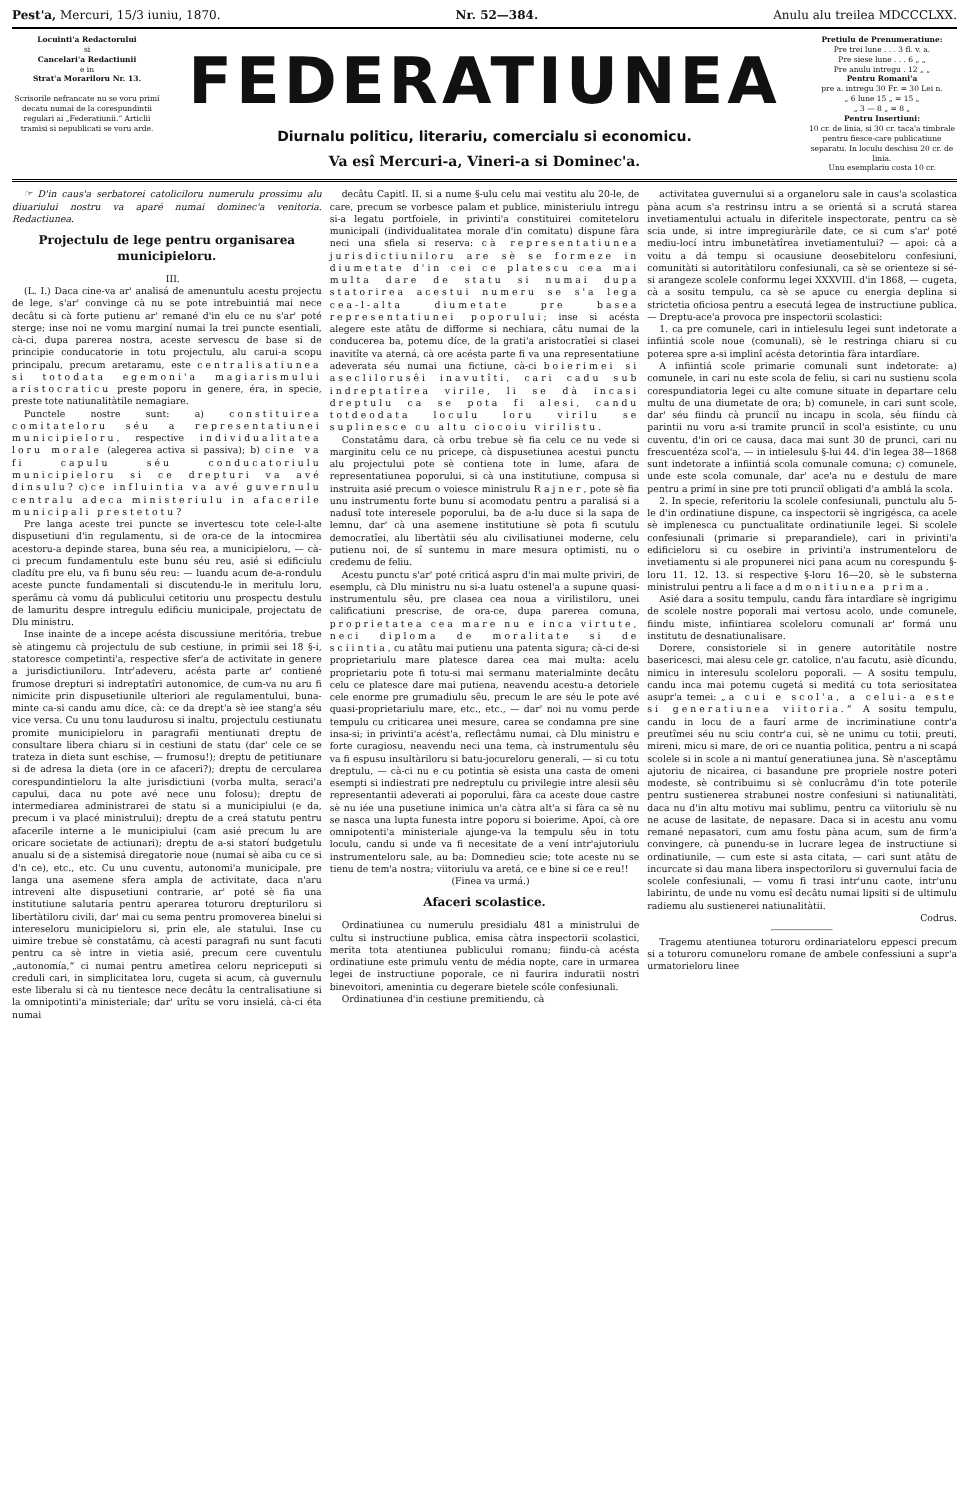Pest'a, Mercuri, 15/3 iuniu, 1870. Nr. 52—384. Anulu alu treilea MDCCCLXX.
Locuinti'a Redactorului
si
Cancelari'a Redactiunii
e in
Strat'a Morariloru Nr. 13.
Scrisorile nefrancate nu se voru primí decatu numai de la corespundintii regulari ai „Federatiunii.“ Articlii tramisi si nepublicati se voru arde.
FEDERATIUNEA
Diurnalu politicu, literariu, comercialu si economicu.
Va esî Mercuri-a, Vineri-a si Dominec'a.
Pretiulu de Prenumeratiune:
Pre trei lune . . . 3 fl. v. a.
Pre siese lune . . . 6 „ „
Pre anulu intregu . 12 „ „
Pentru Romani'a
pre a. intregu 30 Fr. = 30 Lei n.
„ 6 lune 15 „ = 15 „
„ 3 — 8 „ = 8 „
Pentru Insertiuni:
10 cr. de linia, si 30 cr. taca'a timbrale pentru fiesce-care publicatiune separatu. In loculu deschisu 20 cr. de linia.
Unu esemplariu costa 10 cr.
☞ D'in caus'a serbatorei catoliciloru numerulu prossimu alu diuariului nostru va aparé numai dominec'a venitoria. Redactiunea.
Projectulu de lege pentru organisarea municipieloru.
III.
(L. I.) Daca cine-va ar' analisá de amenuntulu acestu projectu de lege, s'ar' convinge cà nu se pote intrebuintiá mai nece decâtu si cà forte putienu ar' remané d'in elu ce nu s'ar' poté sterge; inse noi ne vomu marginí numai la trei puncte esentiali, cà-ci, dupa parerea nostra, aceste servescu de base si de principie conducatorie in totu projectulu, alu carui-a scopu principalu, precum aretaramu, este centralisatiunea si totodata egemoni'a magiarismului aristocraticu preste poporu in genere, éra, in specie, preste tote natiunalitàtile nemagiare.
Punctele nostre sunt: a) constituirea comitateloru séu a representatiunei municipieloru, respective individualitatea loru morale (alegerea activa si passiva); b) cine va fi capulu séu conducatoriulu municipieloru si ce drepturi va avé dinsulu? c) ce influintia va avé guvernulu centralu adeca ministeriulu in afacerile municipali prestetotu?
Pre langa aceste trei puncte se invertescu tote cele-l-alte dispusetiuni d'in regulamentu, si de ora-ce de la intocmirea acestoru-a depinde starea, buna séu rea, a municipieloru, — cà-ci precum fundamentulu este bunu séu reu, asié si edificiulu cladítu pre elu, va fi bunu séu reu: — luandu acum de-a-rondulu aceste puncte fundamentali si discutendu-le in meritulu loru, sperâmu cà vomu dá publicului cetitoriu unu prospectu destulu de lamuritu despre intregulu edificiu municipale, projectatu de Dlu ministru.
Inse inainte de a incepe acésta discussiune meritória, trebue sè atingemu cà projectulu de sub cestiune, in primii sei 18 §-i, statoresce competinti'a, respective sfer'a de activitate in genere a jurisdictiuniloru. Intr'adeveru, acésta parte ar' contiené frumose drepturi si indreptatîri autonomice, de cum-va nu aru fi nimicite prin dispusetiunile ulteriori ale regulamentului, buna-minte ca-si candu amu díce, cà: ce da drept'a sè iee stang'a séu vice versa. Cu unu tonu laudurosu si inaltu, projectulu cestiunatu promite municipieloru in paragrafii mentiunati dreptu de consultare libera chiaru si in cestiuni de statu (dar' cele ce se trateza in dieta sunt eschise, — frumosu!); dreptu de petitiunare si de adresa la dieta (ore in ce afaceri?); dreptu de cercularea corespundintieloru la alte jurisdictiuni (vorba multa, seraci'a capului, daca nu pote avé nece unu folosu); dreptu de intermediarea administrarei de statu si a municipiului (e da, precum i va placé ministrului); dreptu de a creá statutu pentru afacerile interne a le municipiului (cam asié precum lu are oricare societate de actiunari); dreptu de a-si statorí budgetulu anualu si de a sistemisá diregatorie noue (numai sè aiba cu ce si d'n ce), etc., etc. Cu unu cuventu, autonomi'a municipale, pre langa una asemene sfera ampla de activitate, daca n'aru intreveni alte dispusetiuni contrarie, ar' poté sè fia una institutiune salutaria pentru aperarea toturoru drepturiloru si libertàtiloru civili, dar' mai cu sema pentru promoverea binelui si intereseloru municipieloru si, prin ele, ale statului. Inse cu uimire trebue sè constatâmu, cà acesti paragrafi nu sunt facuti pentru ca sè intre in vietia asié, precum cere cuventulu „autonomía,“ ci numai pentru ametîrea celoru nepriceputi si creduli cari, in simplicitatea loru, cugeta si acum, cà guvernulu este liberalu si cà nu tientesce nece decâtu la centralisatiune si la omnipotinti'a ministeriale; dar' urîtu se voru insielá, cà-ci éta numai
decâtu Capitl. II. si a nume §-ulu celu mai vestitu alu 20-le, de care, precum se vorbesce palam et publice, ministeriulu intregu si-a legatu portfoiele, in privinti'a constituirei comiteteloru municipali (individualitatea morale d'in comitatu) dispune fàra neci una sfiela si reserva: cà representatiunea jurisdictiuniloru are sè se formeze in diumetate d'in cei ce platescu cea mai multa dare de statu si numai dupa statorirea acestui numeru se s'a lega cea-l-alta diumetate pre basea representatiunei poporului; inse si acésta alegere este atâtu de difforme si nechiara, câtu numai de la conducerea ba, potemu díce, de la grati'a aristocratîei si clasei inavitîte va aterná, cà ore acésta parte fi va una representatiune adeverata séu numai una fictiune, cà-ci boierimei si aseclilorusêi inavutîti, cari cadu sub indreptatîrea virile, li se dà incasi dreptulu ca se pota fi alesi, candu totdeodata loculu loru virilu se suplinesce cu altu ciocoiu virilistu.
Constatâmu dara, cà orbu trebue sè fia celu ce nu vede si marginitu celu ce nu pricepe, cà dispusetiunea acestui punctu alu projectului pote sè contiena tote in lume, afara de representatiunea poporului, si cà una institutiune, compusa si instruita asié precum o voiesce ministrulu Rajner, pote sè fia unu instrumentu forte bunu si acomodatu pentru a paralisá si a nadusî tote interesele poporului, ba de a-lu duce si la sapa de lemnu, dar' cà una asemene institutiune sè pota fi scutulu democratîei, alu libertàtii séu alu civilisatiunei moderne, celu putienu noi, de sî suntemu in mare mesura optimisti, nu o credemu de feliu.
Acestu punctu s'ar' poté criticá aspru d'in mai multe priviri, de esemplu, cà Dlu ministru nu si-a luatu ostenel'a a supune quasi-instrumentulu sêu, pre clasea cea noua a virilistiloru, unei calificatiuni prescrise, de ora-ce, dupa parerea comuna, proprietatea cea mare nu e inca virtute, neci diploma de moralitate si de sciintia, cu atâtu mai putienu una patenta sigura; cà-ci de-si proprietariulu mare platesce darea cea mai multa: acelu proprietariu pote fi totu-si mai sermanu materialminte decâtu celu ce platesce dare mai putiena, neavendu acestu-a detoriele cele enorme pre grumadiulu sêu, precum le are séu le pote avé quasi-proprietariulu mare, etc., etc., — dar' noi nu vomu perde tempulu cu criticarea unei mesure, carea se condamna pre sine insa-si; in privinti'a acést'a, reflectâmu numai, cà Dlu ministru e forte curagiosu, neavendu neci una tema, cà instrumentulu sêu va fi espusu insultàriloru si batu-jocureloru generali, — si cu totu dreptulu, — cà-ci nu e cu potintia sè esista una casta de omeni esempti si indiestrati pre nedreptulu cu privilegie intre alesii sêu representantii adeverati ai poporului, fàra ca aceste doue castre sè nu iée una pusetiune inimica un'a càtra alt'a si fàra ca sè nu se nasca una lupta funesta intre poporu si boierime. Apoi, cà ore omnipotenti'a ministeriale ajunge-va la tempulu sêu in totu loculu, candu si unde va fi necesitate de a vení intr'ajutoriulu instrumenteloru sale, au ba: Domnedieu scie; tote aceste nu se tienu de tem'a nostra; viitoriulu va aretá, ce e bine si ce e reu!!
(Finea va urmá.)
Afaceri scolastice.
Ordinatiunea cu numerulu presidialu 481 a ministrului de cultu si instructiune publica, emisa càtra inspectorii scolastici, merita tota atentiunea publicului romanu; fiindu-cà acésta ordinatiune este primulu ventu de média nopte, care in urmarea legei de instructiune poporale, ce ni faurira induratii nostri binevoitori, amenintia cu degerare bietele scóle confesiunali.
Ordinatiunea d'in cestiune premitiendu, cà
activitatea guvernului si a organeloru sale in caus'a scolastica pàna acum s'a restrinsu intru a se orientá si a scrutá starea invetiamentului actualu in diferitele inspectorate, pentru ca sè scia unde, si intre impregiuràrile date, ce si cum s'ar' poté mediu-locí intru imbunetàtîrea invetiamentului? — apoi: cà a voitu a dá tempu si ocausiune deosebiteloru confesiuni, comunitàti si autoritàtiloru confesiunali, ca sè se orienteze si sé-si arangeze scolele conformu legei XXXVIII. d'in 1868, — cugeta, cà a sositu tempulu, ca sè se apuce cu energia deplina si strictetia oficiosa pentru a esecutá legea de instructiune publica. — Dreptu-ace'a provoca pre inspectorii scolastici:
1. ca pre comunele, cari in intielesulu legei sunt indetorate a infiintiá scole noue (comunali), sè le restringa chiaru si cu poterea spre a-si implinî acésta detorintia fàra intardîare.
A infiintiá scole primarie comunali sunt indetorate: a) comunele, in cari nu este scola de feliu, si cari nu sustienu scola corespundiatoria legei cu alte comune situate in departare celu multu de una diumetate de ora; b) comunele, in cari sunt scole, dar' séu fiindu cà prunciî nu incapu in scola, séu fiindu cà parintii nu voru a-si tramite prunciî in scol'a esistinte, cu unu cuventu, d'in ori ce causa, daca mai sunt 30 de prunci, cari nu frescuentéza scol'a, — in intielesulu §-lui 44. d'in legea 38—1868 sunt indetorate a infiintiá scola comunale comuna; c) comunele, unde este scola comunale, dar' ace'a nu e destulu de mare pentru a primí in sine pre toti prunciî obligati d'a amblá la scola.
2. In specie, referitoriu la scolele confesiunali, punctulu alu 5-le d'in ordinatiune dispune, ca inspectorii sè ingrigésca, ca acele sè implenesca cu punctualitate ordinatiunile legei. Si scolele confesiunali (primarie si preparandiele), cari in privinti'a edificieloru si cu osebire in privinti'a instrumenteloru de invetiamentu si ale propunerei nici pana acum nu corespundu §-loru 11. 12. 13. si respective §-loru 16—20, sè le substerna ministrului pentru a li face admonitiunea prima.
Asié dara a sositu tempulu, candu fàra intardîare sè ingrigimu de scolele nostre poporali mai vertosu acolo, unde comunele, fiindu miste, infiintiarea scoleloru comunali ar' formá unu institutu de desnatiunalisare.
Dorere, consistoriele si in genere autoritàtile nostre basericesci, mai alesu cele gr. catolice, n'au facutu, asiè dîcundu, nimicu in interesulu scoleloru poporali. — A sositu tempulu, candu inca mai potemu cugetá si meditá cu tota seriositatea asupr'a temei: „a cui e scol'a, a celui-a este si generatiunea viitoria.“ A sositu tempulu, candu in locu de a faurí arme de incriminatiune contr'a preutîmei séu nu sciu contr'a cui, sè ne unimu cu totii, preuti, mireni, micu si mare, de ori ce nuantia politica, pentru a ni scapá scolele si in scole a ni mantuí generatiunea juna. Sè n'asceptâmu ajutoriu de nicairea, ci basandune pre propriele nostre poteri modeste, sè contribuimu si sè conlucrâmu d'in tote poterile pentru sustienerea strabunei nostre confesiuni si natiunalitàti, daca nu d'in altu motivu mai sublimu, pentru ca viitoriulu sè nu ne acuse de lasitate, de nepasare. Daca si in acestu anu vomu remané nepasatori, cum amu fostu pàna acum, sum de firm'a convingere, cà punendu-se in lucrare legea de instructiune si ordinatiunile, — cum este si asta citata, — cari sunt atâtu de incurcate si dau mana libera inspectoriloru si guvernului facia de scolele confesiunali, — vomu fi trasi intr'unu caote, intr'unu labirintu, de unde nu vomu esî decâtu numai lipsiti si de ultimulu radiemu alu sustienerei natiunalitàtii.
Codrus.
Tragemu atentiunea toturoru ordinariateloru eppesci precum si a toturoru comuneloru romane de ambele confessiuni a supr'a urmatorieloru linee